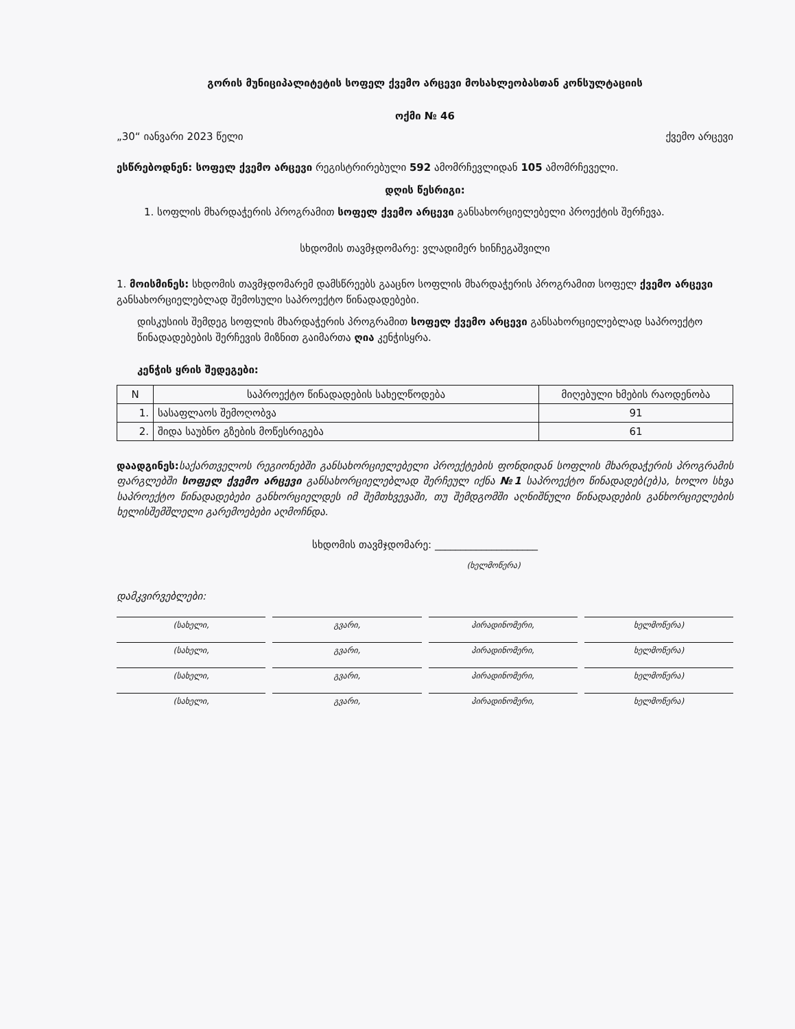გორის მუნიციპალიტეტის სოფელ ქვემო არცევი მოსახლეობასთან კონსულტაციის
ოქმი № 46
„30“ იანვარი 2023 წელი ქვემო არცევი
ესწრებოდნენ: სოფელ ქვემო არცევი რეგისტრირებული 592 ამომრჩევლიდან 105 ამომრჩეველი.
დღის წესრიგი:
1. სოფლის მხარდაჭერის პროგრამით სოფელ ქვემო არცევი განსახორციელებელი პროექტის შერჩევა.
სხდომის თავმჯდომარე: ვლადიმერ ხინჩეგაშვილი
1. მოისმინეს: სხდომის თავმჯდომარემ დამსწრეებს გააცნო სოფლის მხარდაჭერის პროგრამით სოფელ ქვემო არცევი განსახორციელებლად შემოსული საპროექტო წინადადებები.
დისკუსიის შემდეგ სოფლის მხარდაჭერის პროგრამით სოფელ ქვემო არცევი განსახორციელებლად საპროექტო წინადადებების შერჩევის მიზნით გაიმართა ღია კენჭისყრა.
კენჭის ყრის შედეგები:
| N | საპროექტო წინადადების სახელწოდება | მიღებული ხმების რაოდენობა |
| --- | --- | --- |
| 1. | სასაფლაოს შემოღობვა | 91 |
| 2. | შიდა საუბნო გზების მოწესრიგება | 61 |
დაადგინეს: საქართველოს რეგიონებში განსახორციელებელი პროექტების ფონდიდან სოფლის მხარდაჭერის პროგრამის ფარგლებში სოფელ ქვემო არცევი განსახორციელებლად შერჩეულ იქნა №1 საპროექტო წინადადებ(ებ)ა, ხოლო სხვა საპროექტო წინადადებები განხორციელდეს იმ შემთხვევაში, თუ შემდგომში აღნიშნული წინადადების განხორციელების ხელისშემშლელი გარემოებები აღმოჩნდა.
სხდომის თავმჯდომარე: ____________________
(ხელმოწერა)
დამკვირვებლები:
(სახელი, გვარი, პირადინომერი, ხელმოწერა)
(სახელი, გვარი, პირადინომერი, ხელმოწერა)
(სახელი, გვარი, პირადინომერი, ხელმოწერა)
(სახელი, გვარი, პირადინომერი, ხელმოწერა)